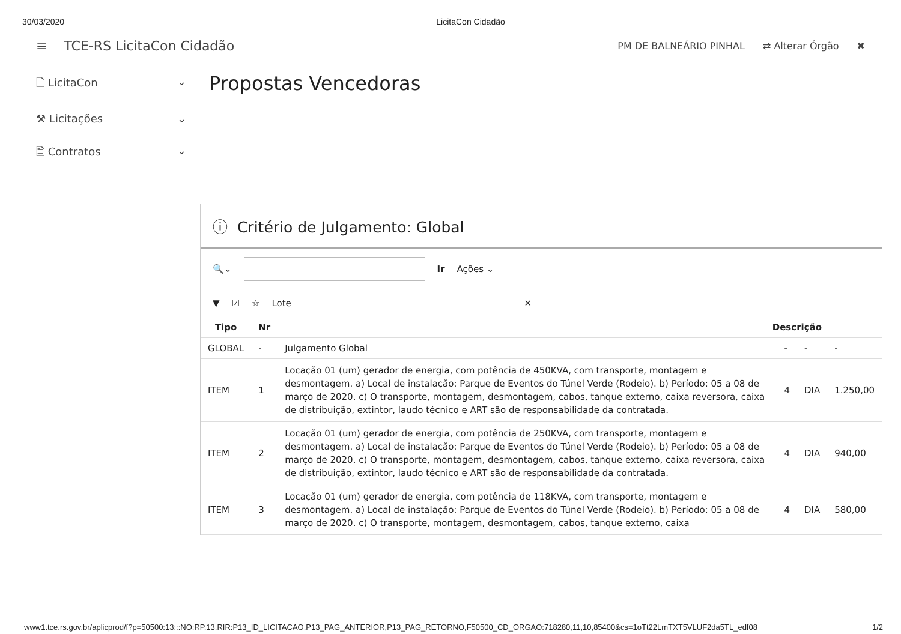30/03/2020 LicitaCon Cidadão
≡ TCE-RS LicitaCon Cidadão PM DE BALNEÁRIO PINHAL ⇄ Alterar Órgão ✖
🗋 LicitaCon ⌄
⚒ Licitações ⌄
🗎 Contratos ⌄
Propostas Vencedoras
ⓘ Critério de Julgamento: Global
🔍⌄ Ir Ações ⌄
▼ ☑ ☆ Lote ✕
| Tipo | Nr | Descrição | | | |
| --- | --- | --- | --- | --- | --- |
| GLOBAL | - | Julgamento Global | - | - | - |
| ITEM | 1 | Locação 01 (um) gerador de energia, com potência de 450KVA, com transporte, montagem e desmontagem. a) Local de instalação: Parque de Eventos do Túnel Verde (Rodeio). b) Período: 05 a 08 de março de 2020. c) O transporte, montagem, desmontagem, cabos, tanque externo, caixa reversora, caixa de distribuição, extintor, laudo técnico e ART são de responsabilidade da contratada. | 4 | DIA | 1.250,00 |
| ITEM | 2 | Locação 01 (um) gerador de energia, com potência de 250KVA, com transporte, montagem e desmontagem. a) Local de instalação: Parque de Eventos do Túnel Verde (Rodeio). b) Período: 05 a 08 de março de 2020. c) O transporte, montagem, desmontagem, cabos, tanque externo, caixa reversora, caixa de distribuição, extintor, laudo técnico e ART são de responsabilidade da contratada. | 4 | DIA | 940,00 |
| ITEM | 3 | Locação 01 (um) gerador de energia, com potência de 118KVA, com transporte, montagem e desmontagem. a) Local de instalação: Parque de Eventos do Túnel Verde (Rodeio). b) Período: 05 a 08 de março de 2020. c) O transporte, montagem, desmontagem, cabos, tanque externo, caixa | 4 | DIA | 580,00 |
www1.tce.rs.gov.br/aplicprod/f?p=50500:13:::NO:RP,13,RIR:P13_ID_LICITACAO,P13_PAG_ANTERIOR,P13_PAG_RETORNO,F50500_CD_ORGAO:718280,11,10,85400&cs=1oTt22LmTXT5VLUF2da5TL_edf08 1/2